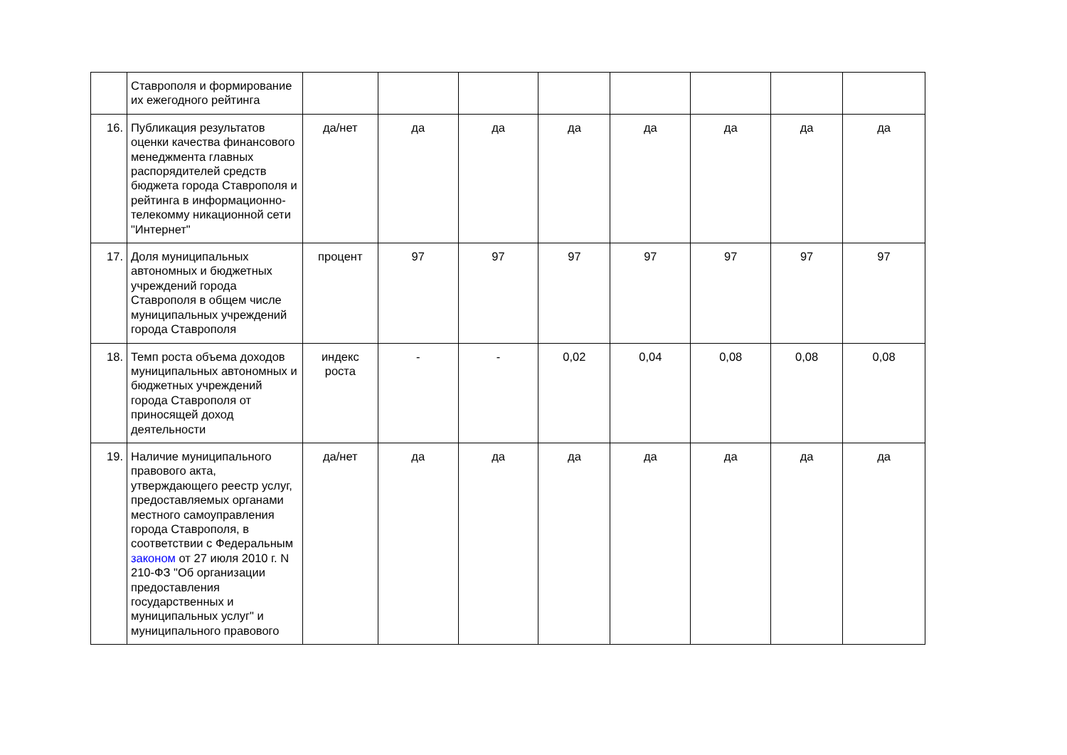| | Ставрополя и формирование их ежегодного рейтинга | | | | | | | | |
| 16. | Публикация результатов оценки качества финансового менеджмента главных распорядителей средств бюджета города Ставрополя и рейтинга в информационно-телекомму никационной сети "Интернет" | да/нет | да | да | да | да | да | да | да |
| 17. | Доля муниципальных автономных и бюджетных учреждений города Ставрополя в общем числе муниципальных учреждений города Ставрополя | процент | 97 | 97 | 97 | 97 | 97 | 97 | 97 |
| 18. | Темп роста объема доходов муниципальных автономных и бюджетных учреждений города Ставрополя от приносящей доход деятельности | индекс роста | - | - | 0,02 | 0,04 | 0,08 | 0,08 | 0,08 |
| 19. | Наличие муниципального правового акта, утверждающего реестр услуг, предоставляемых органами местного самоуправления города Ставрополя, в соответствии с Федеральным законом от 27 июля 2010 г. N 210-ФЗ "Об организации предоставления государственных и муниципальных услуг" и муниципального правового | да/нет | да | да | да | да | да | да | да |